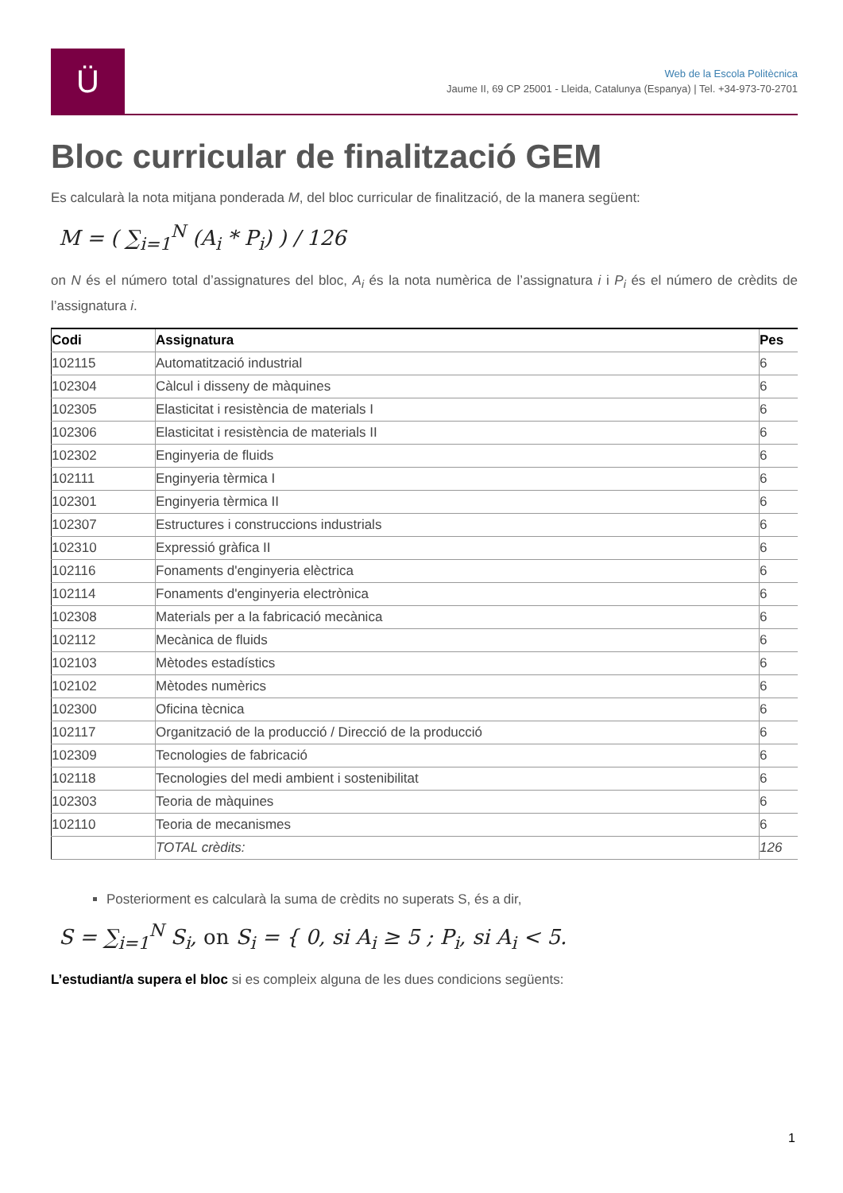Ü
Web de la Escola Politècnica
Jaume II, 69 CP 25001 - Lleida, Catalunya (Espanya) | Tel. +34-973-70-2701
Bloc curricular de finalització GEM
Es calcularà la nota mitjana ponderada M, del bloc curricular de finalització, de la manera següent:
M = ( ∑<sub>i=1</sub><sup>N</sup> (A<sub>i</sub> * P<sub>i</sub>) ) / 126
on N és el número total d’assignatures del bloc, A<sub>i</sub> és la nota numèrica de l’assignatura i i P<sub>i</sub> és el número de crèdits de l’assignatura i.
| Codi | Assignatura | Pes |
| --- | --- | --- |
| 102115 | Automatització industrial | 6 |
| 102304 | Càlcul i disseny de màquines | 6 |
| 102305 | Elasticitat i resistència de materials I | 6 |
| 102306 | Elasticitat i resistència de materials II | 6 |
| 102302 | Enginyeria de fluids | 6 |
| 102111 | Enginyeria tèrmica I | 6 |
| 102301 | Enginyeria tèrmica II | 6 |
| 102307 | Estructures i construccions industrials | 6 |
| 102310 | Expressió gràfica II | 6 |
| 102116 | Fonaments d'enginyeria elèctrica | 6 |
| 102114 | Fonaments d'enginyeria electrònica | 6 |
| 102308 | Materials per a la fabricació mecànica | 6 |
| 102112 | Mecànica de fluids | 6 |
| 102103 | Mètodes estadístics | 6 |
| 102102 | Mètodes numèrics | 6 |
| 102300 | Oficina tècnica | 6 |
| 102117 | Organització de la producció / Direcció de la producció | 6 |
| 102309 | Tecnologies de fabricació | 6 |
| 102118 | Tecnologies del medi ambient i sostenibilitat | 6 |
| 102303 | Teoria de màquines | 6 |
| 102110 | Teoria de mecanismes | 6 |
| | TOTAL crèdits: | 126 |
Posteriorment es calcularà la suma de crèdits no superats S, és a dir,
S = ∑<sub>i=1</sub><sup>N</sup> S<sub>i</sub>, on S<sub>i</sub> = { 0, si A<sub>i</sub> ≥ 5 ; P<sub>i</sub>, si A<sub>i</sub> < 5.
L’estudiant/a supera el bloc si es compleix alguna de les dues condicions següents:
1